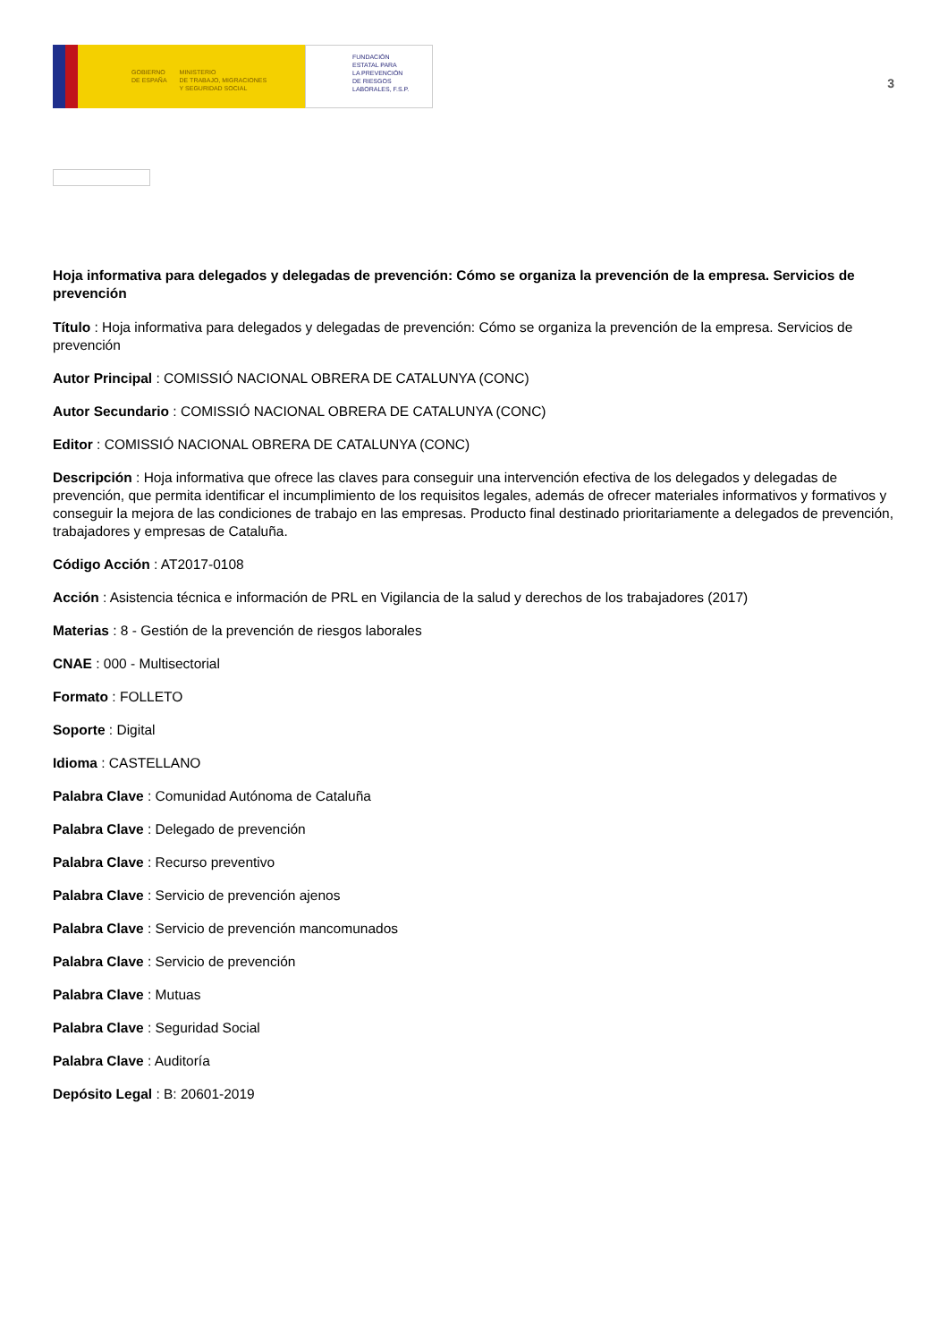GOBIERNO
DE ESPAÑA
MINISTERIO
DE TRABAJO, MIGRACIONES
Y SEGURIDAD SOCIAL
FUNDACIÓN
ESTATAL PARA
LA PREVENCIÓN
DE RIESGOS
LABORALES, F.S.P.
3
Hoja informativa para delegados y delegadas de prevención: Cómo se organiza la prevención de la empresa. Servicios de prevención
Título : Hoja informativa para delegados y delegadas de prevención: Cómo se organiza la prevención de la empresa. Servicios de prevención
Autor Principal : COMISSIÓ NACIONAL OBRERA DE CATALUNYA (CONC)
Autor Secundario : COMISSIÓ NACIONAL OBRERA DE CATALUNYA (CONC)
Editor : COMISSIÓ NACIONAL OBRERA DE CATALUNYA (CONC)
Descripción : Hoja informativa que ofrece las claves para conseguir una intervención efectiva de los delegados y delegadas de prevención, que permita identificar el incumplimiento de los requisitos legales, además de ofrecer materiales informativos y formativos y conseguir la mejora de las condiciones de trabajo en las empresas. Producto final destinado prioritariamente a delegados de prevención, trabajadores y empresas de Cataluña.
Código Acción : AT2017-0108
Acción : Asistencia técnica e información de PRL en Vigilancia de la salud y derechos de los trabajadores (2017)
Materias : 8 - Gestión de la prevención de riesgos laborales
CNAE : 000 - Multisectorial
Formato : FOLLETO
Soporte : Digital
Idioma : CASTELLANO
Palabra Clave : Comunidad Autónoma de Cataluña
Palabra Clave : Delegado de prevención
Palabra Clave : Recurso preventivo
Palabra Clave : Servicio de prevención ajenos
Palabra Clave : Servicio de prevención mancomunados
Palabra Clave : Servicio de prevención
Palabra Clave : Mutuas
Palabra Clave : Seguridad Social
Palabra Clave : Auditoría
Depósito Legal : B: 20601-2019